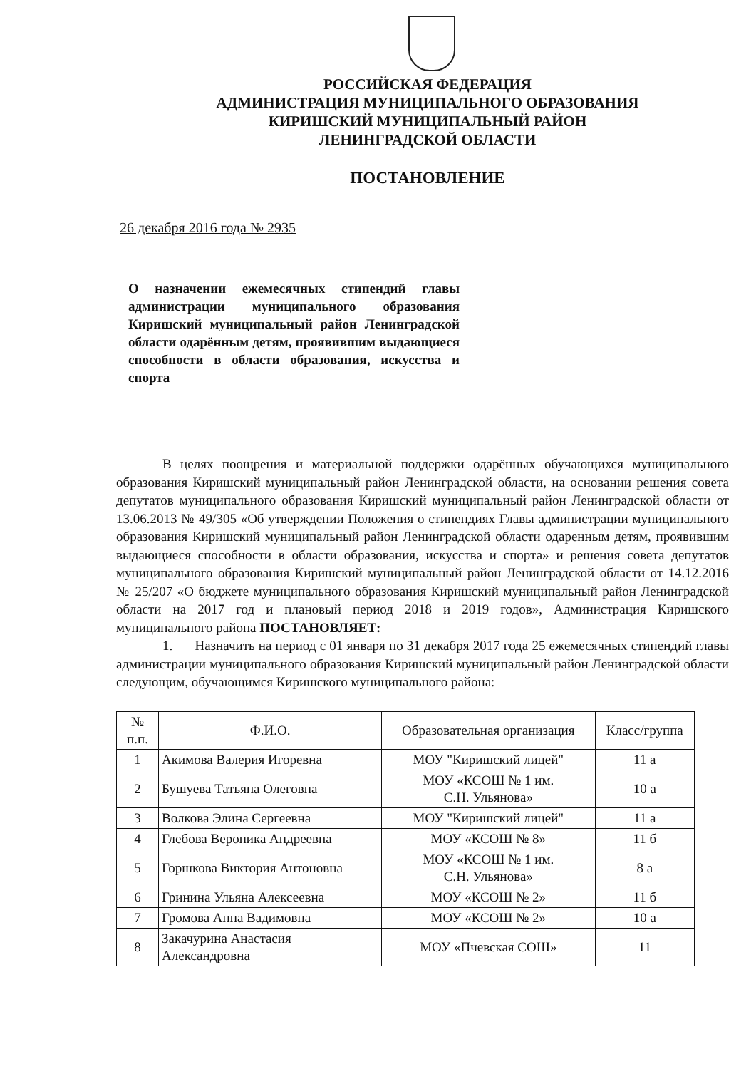РОССИЙСКАЯ ФЕДЕРАЦИЯ
АДМИНИСТРАЦИЯ МУНИЦИПАЛЬНОГО ОБРАЗОВАНИЯ
КИРИШСКИЙ МУНИЦИПАЛЬНЫЙ РАЙОН
ЛЕНИНГРАДСКОЙ ОБЛАСТИ
ПОСТАНОВЛЕНИЕ
26 декабря 2016 года № 2935
О назначении ежемесячных стипендий главы администрации муниципального образования Киришский муниципальный район Ленинградской области одарённым детям, проявившим выдающиеся способности в области образования, искусства и спорта
В целях поощрения и материальной поддержки одарённых обучающихся муниципального образования Киришский муниципальный район Ленинградской области, на основании решения совета депутатов муниципального образования Киришский муниципальный район Ленинградской области от 13.06.2013 № 49/305 «Об утверждении Положения о стипендиях Главы администрации муниципального образования Киришский муниципальный район Ленинградской области одаренным детям, проявившим выдающиеся способности в области образования, искусства и спорта» и решения совета депутатов муниципального образования Киришский муниципальный район Ленинградской области от 14.12.2016 № 25/207 «О бюджете муниципального образования Киришский муниципальный район Ленинградской области на 2017 год и плановый период 2018 и 2019 годов», Администрация Киришского муниципального района ПОСТАНОВЛЯЕТ:
1. Назначить на период с 01 января по 31 декабря 2017 года 25 ежемесячных стипендий главы администрации муниципального образования Киришский муниципальный район Ленинградской области следующим, обучающимся Киришского муниципального района:
| № п.п. | Ф.И.О. | Образовательная организация | Класс/группа |
| --- | --- | --- | --- |
| 1 | Акимова Валерия Игоревна | МОУ "Киришский лицей" | 11 а |
| 2 | Бушуева Татьяна Олеговна | МОУ «КСОШ № 1 им. С.Н. Ульянова» | 10 а |
| 3 | Волкова Элина Сергеевна | МОУ "Киришский лицей" | 11 а |
| 4 | Глебова Вероника Андреевна | МОУ «КСОШ № 8» | 11 б |
| 5 | Горшкова Виктория Антоновна | МОУ «КСОШ № 1 им. С.Н. Ульянова» | 8 а |
| 6 | Гринина Ульяна Алексеевна | МОУ «КСОШ № 2» | 11 б |
| 7 | Громова Анна Вадимовна | МОУ «КСОШ № 2» | 10 а |
| 8 | Закачурина Анастасия Александровна | МОУ «Пчевская СОШ» | 11 |